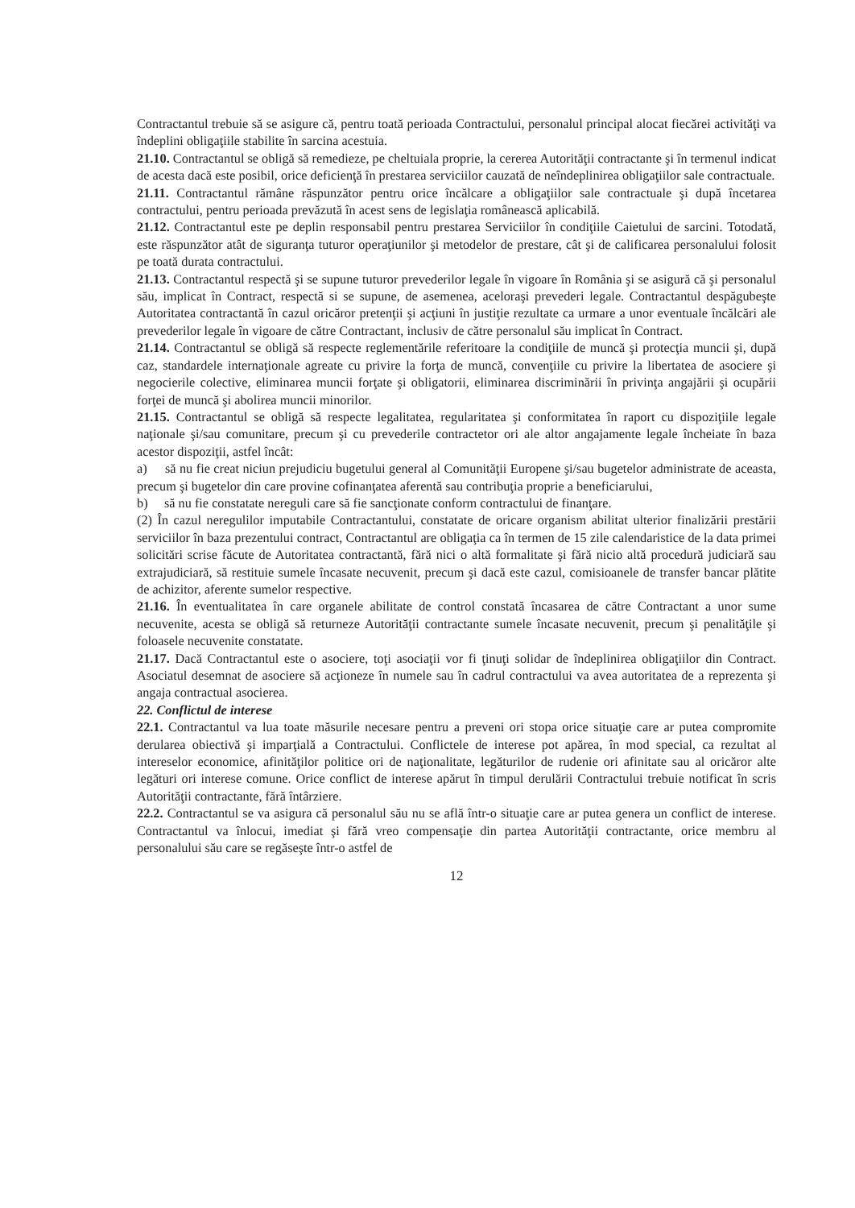Contractantul trebuie să se asigure că, pentru toată perioada Contractului, personalul principal alocat fiecărei activităţi va îndeplini obligaţiile stabilite în sarcina acestuia.
21.10. Contractantul se obligă să remedieze, pe cheltuiala proprie, la cererea Autorităţii contractante şi în termenul indicat de acesta dacă este posibil, orice deficienţă în prestarea serviciilor cauzată de neîndeplinirea obligaţiilor sale contractuale.
21.11. Contractantul rămâne răspunzător pentru orice încălcare a obligaţiilor sale contractuale şi după încetarea contractului, pentru perioada prevăzută în acest sens de legislaţia românească aplicabilă.
21.12. Contractantul este pe deplin responsabil pentru prestarea Serviciilor în condiţiile Caietului de sarcini. Totodată, este răspunzător atât de siguranţa tuturor operaţiunilor şi metodelor de prestare, cât şi de calificarea personalului folosit pe toată durata contractului.
21.13. Contractantul respectă şi se supune tuturor prevederilor legale în vigoare în România şi se asigură că şi personalul său, implicat în Contract, respectă si se supune, de asemenea, aceloraşi prevederi legale. Contractantul despăgubeşte Autoritatea contractantă în cazul oricăror pretenţii şi acţiuni în justiţie rezultate ca urmare a unor eventuale încălcări ale prevederilor legale în vigoare de către Contractant, inclusiv de către personalul său implicat în Contract.
21.14. Contractantul se obligă să respecte reglementările referitoare la condiţiile de muncă şi protecţia muncii şi, după caz, standardele internaţionale agreate cu privire la forţa de muncă, convenţiile cu privire la libertatea de asociere şi negocierile colective, eliminarea muncii forţate şi obligatorii, eliminarea discriminării în privinţa angajării şi ocupării forţei de muncă şi abolirea muncii minorilor.
21.15. Contractantul se obligă să respecte legalitatea, regularitatea şi conformitatea în raport cu dispoziţiile legale naţionale şi/sau comunitare, precum şi cu prevederile contractetor ori ale altor angajamente legale încheiate în baza acestor dispoziţii, astfel încât:
a) să nu fie creat niciun prejudiciu bugetului general al Comunităţii Europene şi/sau bugetelor administrate de aceasta, precum şi bugetelor din care provine cofinanţatea aferentă sau contribuţia proprie a beneficiarului,
b) să nu fie constatate nereguli care să fie sancţionate conform contractului de finanţare.
(2) În cazul neregulilor imputabile Contractantului, constatate de oricare organism abilitat ulterior finalizării prestării serviciilor în baza prezentului contract, Contractantul are obligaţia ca în termen de 15 zile calendaristice de la data primei solicitări scrise făcute de Autoritatea contractantă, fără nici o altă formalitate şi fără nicio altă procedură judiciară sau extrajudiciară, să restituie sumele încasate necuvenit, precum şi dacă este cazul, comisioanele de transfer bancar plătite de achizitor, aferente sumelor respective.
21.16. În eventualitatea în care organele abilitate de control constată încasarea de către Contractant a unor sume necuvenite, acesta se obligă să returneze Autorităţii contractante sumele încasate necuvenit, precum şi penalităţile şi foloasele necuvenite constatate.
21.17. Dacă Contractantul este o asociere, toţi asociaţii vor fi ţinuţi solidar de îndeplinirea obligaţiilor din Contract. Asociatul desemnat de asociere să acţioneze în numele sau în cadrul contractului va avea autoritatea de a reprezenta şi angaja contractual asocierea.
22. Conflictul de interese
22.1. Contractantul va lua toate măsurile necesare pentru a preveni ori stopa orice situaţie care ar putea compromite derularea obiectivă şi imparţială a Contractului. Conflictele de interese pot apărea, în mod special, ca rezultat al intereselor economice, afinităţilor politice ori de naţionalitate, legăturilor de rudenie ori afinitate sau al oricăror alte legături ori interese comune. Orice conflict de interese apărut în timpul derulării Contractului trebuie notificat în scris Autorităţii contractante, fără întârziere.
22.2. Contractantul se va asigura că personalul său nu se află într-o situaţie care ar putea genera un conflict de interese. Contractantul va înlocui, imediat şi fără vreo compensaţie din partea Autorităţii contractante, orice membru al personalului său care se regăseşte într-o astfel de
12